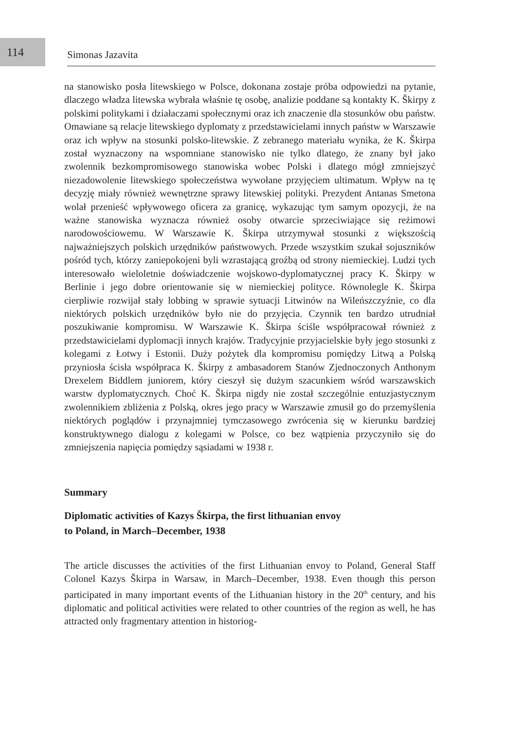114
Simonas Jazavita
na stanowisko posła litewskiego w Polsce, dokonana zostaje próba odpowiedzi na pytanie, dlaczego władza litewska wybrała właśnie tę osobę, analizie poddane są kontakty K. Škirpy z polskimi politykami i działaczami społecznymi oraz ich znaczenie dla stosunków obu państw. Omawiane są relacje litewskiego dyploma­ty z przedstawicielami innych państw w Warszawie oraz ich wpływ na stosunki polsko-litewskie. Z zebranego materiału wynika, że K. Škirpa został wyznaczony na wspomniane stanowisko nie tylko dlatego, że znany był jako zwolennik bez­kompromisowego stanowiska wobec Polski i dlatego mógł zmniejszyć niezado­wolenie litewskiego społeczeństwa wywołane przyjęciem ultimatum. Wpływ na tę decyzję miały również wewnętrzne sprawy litewskiej polityki. Prezydent Antanas Smetona wolał przenieść wpływowego oficera za granicę, wykazując tym samym opozycji, że na ważne stanowiska wyznacza również osoby otwarcie sprzeciwia­jące się reżimowi narodowościowemu. W Warszawie K. Škirpa utrzymywał sto­sunki z większością najważniejszych polskich urzędników państwowych. Przede wszystkim szukał sojuszników pośród tych, którzy zaniepokojeni byli wzrastającą groźbą od strony niemieckiej. Ludzi tych interesowało wieloletnie doświadczenie wojskowo-dyplomatycznej pracy K. Škirpy w Berlinie i jego dobre orientowanie się w niemieckiej polityce. Równolegle K. Škirpa cierpliwie rozwijał stały lobbing w sprawie sytuacji Litwinów na Wileńszczyźnie, co dla niektórych polskich urzęd­ników było nie do przyjęcia. Czynnik ten bardzo utrudniał poszukiwanie kompro­misu. W Warszawie K. Škirpa ściśle współpracował również z przedstawicielami dyplomacji innych krajów. Tradycyjnie przyjacielskie były jego stosunki z kole­gami z Łotwy i Estonii. Duży pożytek dla kompromisu pomiędzy Litwą a Polską przyniosła ścisła współpraca K. Škirpy z ambasadorem Stanów Zjednoczonych Anthonym Drexelem Biddlem juniorem, który cieszył się dużym szacunkiem wśród warszawskich warstw dyplomatycznych. Choć K. Škirpa nigdy nie został szczególnie entuzjastycznym zwolennikiem zbliżenia z Polską, okres jego pracy w Warszawie zmusił go do przemyślenia niektórych poglądów i przynajmniej tym­czasowego zwrócenia się w kierunku bardziej konstruktywnego dialogu z kolega­mi w Polsce, co bez wątpienia przyczyniło się do zmniejszenia napięcia pomiędzy sąsiadami w 1938 r.
Summary
Diplomatic activities of Kazys Škirpa, the first lithuanian envoy
to Poland, in March–December, 1938
The article discusses the activities of the first Lithuanian envoy to Poland, General Staff Colonel Kazys Škirpa in Warsaw, in March–December, 1938. Even though this person participated in many important events of the Lithuanian history in the 20<sup>th</sup> century, and his diplomatic and political activities were related to other coun­tries of the region as well, he has attracted only fragmentary attention in historiog-